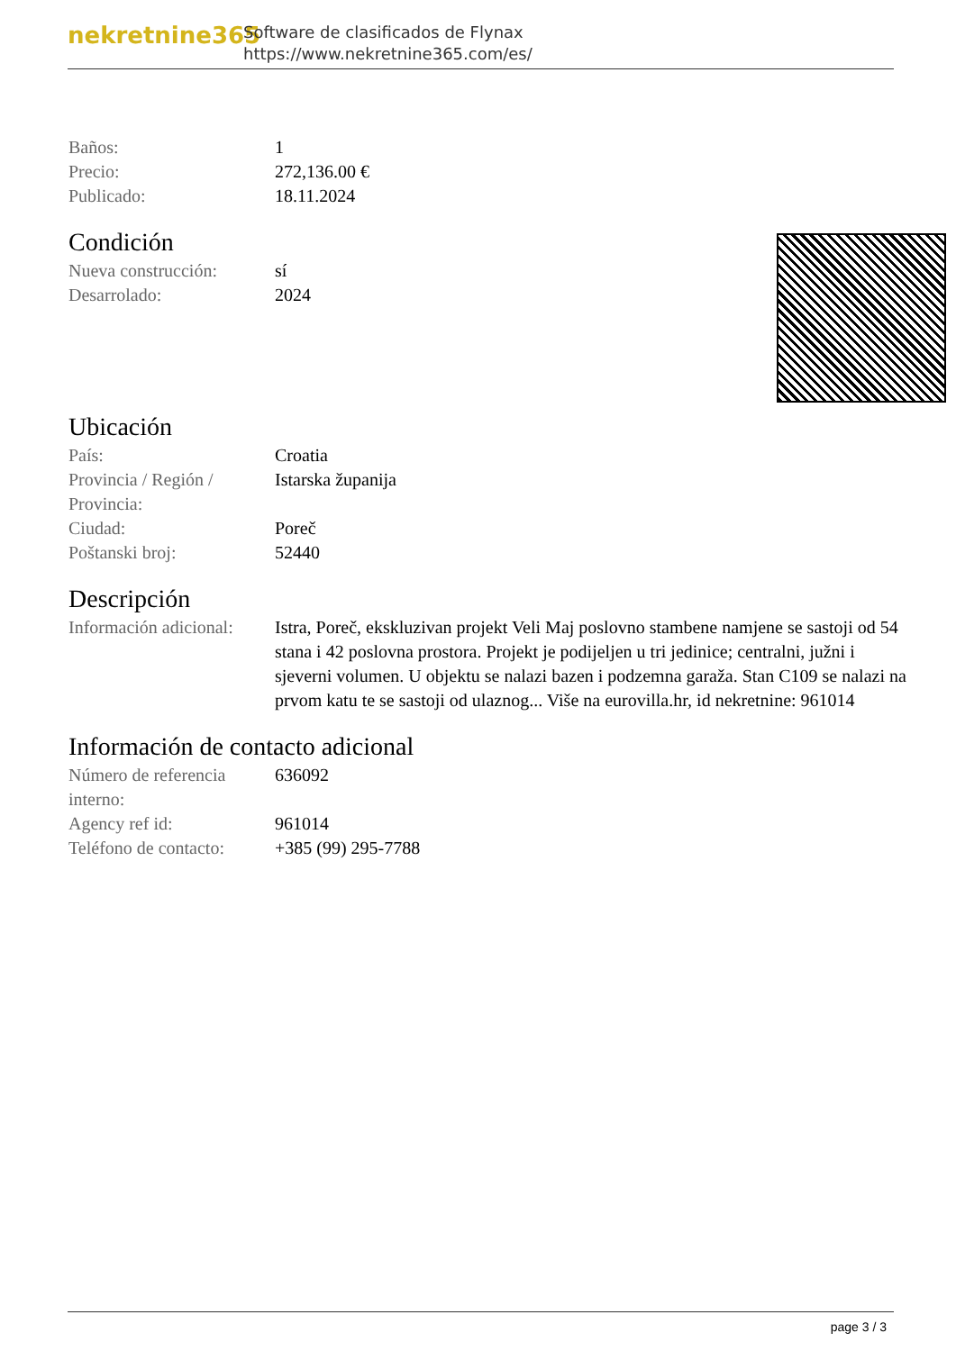nekretnine365
Software de clasificados de Flynax
https://www.nekretnine365.com/es/
| Baños: | 1 |
| Precio: | 272,136.00 € |
| Publicado: | 18.11.2024 |
Condición
| Nueva construcción: | sí |
| Desarrolado: | 2024 |
Ubicación
| País: | Croatia |
| Provincia / Región / Provincia: | Istarska županija |
| Ciudad: | Poreč |
| Poštanski broj: | 52440 |
Descripción
| Información adicional: | Istra, Poreč, ekskluzivan projekt Veli Maj poslovno stambene namjene se sastoji od 54 stana i 42 poslovna prostora. Projekt je podijeljen u tri jedinice; centralni, južni i sjeverni volumen. U objektu se nalazi bazen i podzemna garaža. Stan C109 se nalazi na prvom katu te se sastoji od ulaznog... Više na eurovilla.hr, id nekretnine: 961014 |
Información de contacto adicional
| Número de referencia interno: | 636092 |
| Agency ref id: | 961014 |
| Teléfono de contacto: | +385 (99) 295-7788 |
page 3 / 3